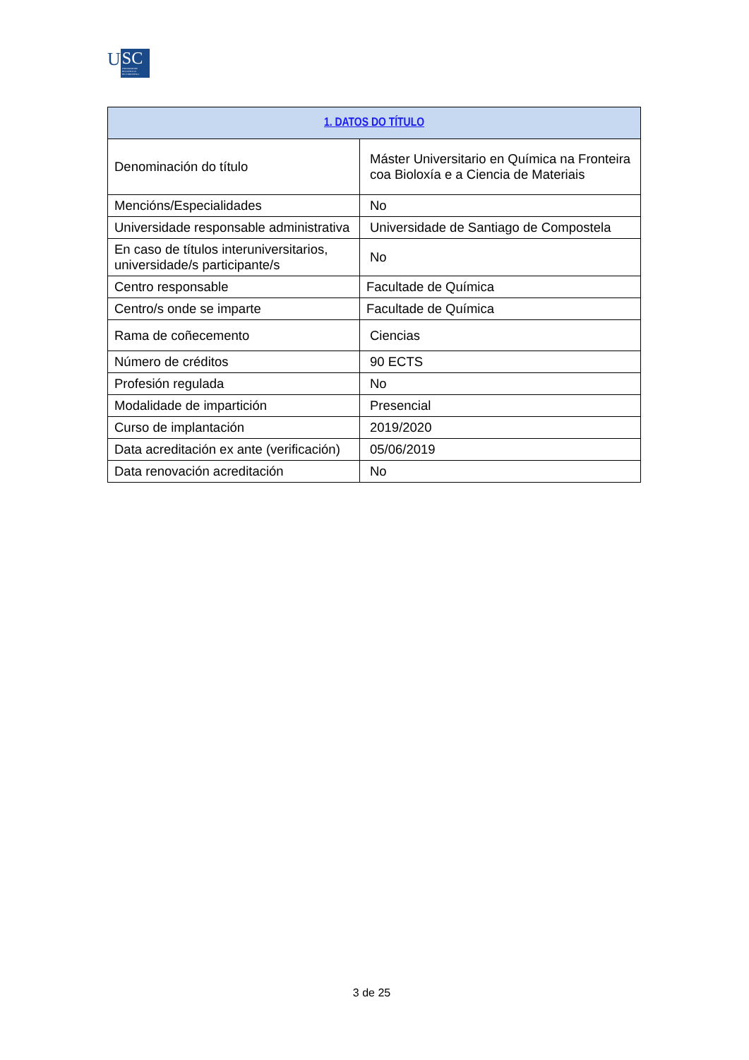U
SC
UNIVERSIDADE
DE SANTIAGO
DE COMPOSTELA
| 1. DATOS DO TÍTULO | |
| --- | --- |
| Denominación do título | Máster Universitario en Química na Fronteira coa Bioloxía e a Ciencia de Materiais |
| Mencións/Especialidades | No |
| Universidade responsable administrativa | Universidade de Santiago de Compostela |
| En caso de títulos interuniversitarios, universidade/s participante/s | No |
| Centro responsable | Facultade de Química |
| Centro/s onde se imparte | Facultade de Química |
| Rama de coñecemento | Ciencias |
| Número de créditos | 90 ECTS |
| Profesión regulada | No |
| Modalidade de impartición | Presencial |
| Curso de implantación | 2019/2020 |
| Data acreditación ex ante (verificación) | 05/06/2019 |
| Data renovación acreditación | No |
3 de 25